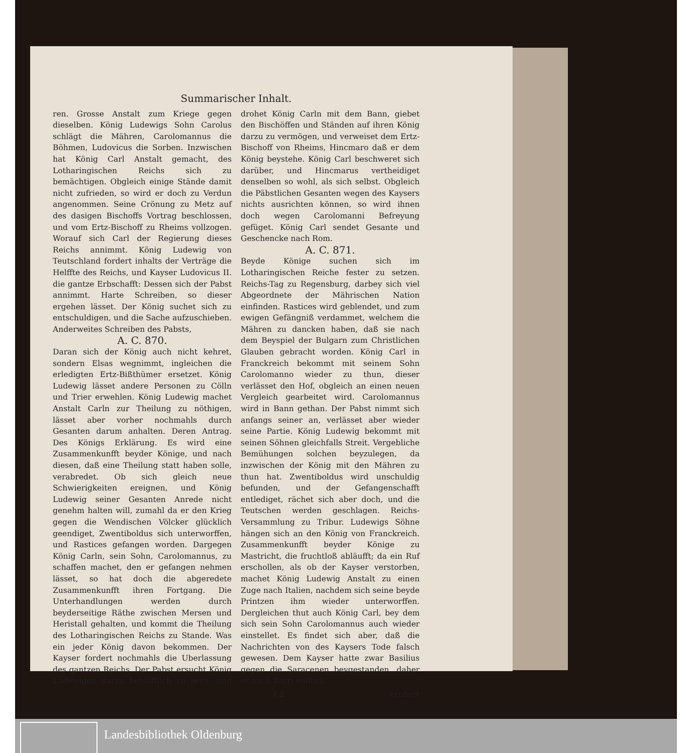Summarischer Inhalt.
ren. Grosse Anstalt zum Kriege gegen dieselben. König Ludewigs Sohn Carolus schlägt die Mähren, Carolomannus die Böhmen, Ludovicus die Sorben. Inzwischen hat König Carl Anstalt gemacht, des Lotharingischen Reichs sich zu bemächtigen. Obgleich einige Stände damit nicht zufrieden, so wird er doch zu Verdun angenommen. Seine Crönung zu Metz auf des dasigen Bischoffs Vortrag beschlossen, und vom Ertz-Bischoff zu Rheims vollzogen. Worauf sich Carl der Regierung dieses Reichs annimmt. König Ludewig von Teutschland fordert inhalts der Verträge die Helffte des Reichs, und Kayser Ludovicus II. die gantze Erbschafft: Dessen sich der Pabst annimmt. Harte Schreiben, so dieser ergehen lässet. Der König suchet sich zu entschuldigen, und die Sache aufzuschieben. Anderweites Schreiben des Pabsts,
A. C. 870.
Daran sich der König auch nicht kehret, sondern Elsas wegnimmt, ingleichen die erledigten Ertz-Bißthümer ersetzet. König Ludewig lässet andere Personen zu Cölln und Trier erwehlen. König Ludewig machet Anstalt Carln zur Theilung zu nöthigen, lässet aber vorher nochmahls durch Gesanten darum anhalten. Deren Antrag. Des Königs Erklärung. Es wird eine Zusammenkunfft beyder Könige, und nach diesen, daß eine Theilung statt haben solle, verabredet. Ob sich gleich neue Schwierigkeiten ereignen, und König Ludewig seiner Gesanten Anrede nicht genehm halten will, zumahl da er den Krieg gegen die Wendischen Völcker glücklich geendiget, Zwentiboldus sich unterworffen, und Rastices gefangen worden. Dargegen König Carln, sein Sohn, Carolomannus, zu schaffen machet, den er gefangen nehmen lässet, so hat doch die abgeredete Zusammenkunfft ihren Fortgang. Die Unterhandlungen werden durch beyderseitige Räthe zwischen Mersen und Heristall gehalten, und kommt die Theilung des Lotharingischen Reichs zu Stande. Was ein jeder König davon bekommen. Der Kayser fordert nochmahls die Uberlassung des gantzen Reichs. Der Pabst ersucht König Ludewigen darzu behülfflich zu seyn, und drohet König Carln mit dem Bann, giebet den Bischöffen und Ständen auf ihren König darzu zu vermögen, und verweiset dem Ertz-Bischoff von Rheims, Hincmaro daß er dem König beystehe. König Carl beschweret sich darüber, und Hincmarus vertheidiget denselben so wohl, als sich selbst. Obgleich die Päbstlichen Gesanten wegen des Kaysers nichts ausrichten können, so wird ihnen doch wegen Carolomanni Befreyung gefüget. König Carl sendet Gesante und Geschencke nach Rom.
A. C. 871.
Beyde Könige suchen sich im Lotharingischen Reiche fester zu setzen. Reichs-Tag zu Regensburg, darbey sich viel Abgeordnete der Mährischen Nation einfinden. Rastices wird geblendet, und zum ewigen Gefängniß verdammet, welchem die Mähren zu dancken haben, daß sie nach dem Beyspiel der Bulgarn zum Christlichen Glauben gebracht worden. König Carl in Franckreich bekommt mit seinem Sohn Carolomanno wieder zu thun, dieser verlässet den Hof, obgleich an einen neuen Vergleich gearbeitet wird. Carolomannus wird in Bann gethan. Der Pabst nimmt sich anfangs seiner an, verlässet aber wieder seine Partie. König Ludewig bekommt mit seinen Söhnen gleichfalls Streit. Vergebliche Bemühungen solchen beyzulegen, da inzwischen der König mit den Mähren zu thun hat. Zwentiboldus wird unschuldig befunden, und der Gefangenschafft entlediget, rächet sich aber doch, und die Teutschen werden geschlagen. Reichs-Versammlung zu Tribur. Ludewigs Söhne hängen sich an den König von Franckreich. Zusammenkunfft beyder Könige zu Mastricht, die fruchtloß abläufft; da ein Ruf erschollen, als ob der Kayser verstorben, machet König Ludewig Anstalt zu einen Zuge nach Italien, nachdem sich seine beyde Printzen ihm wieder unterworffen. Dergleichen thut auch König Carl, bey dem sich sein Sohn Carolomannus auch wieder einstellet. Es findet sich aber, daß die Nachrichten von des Kaysers Tode falsch gewesen. Dem Kayser hatte zwar Basilius gegen die Saracenen beygestanden, daher er auch Barri endlich
f 2 erobert
Landesbibliothek Oldenburg